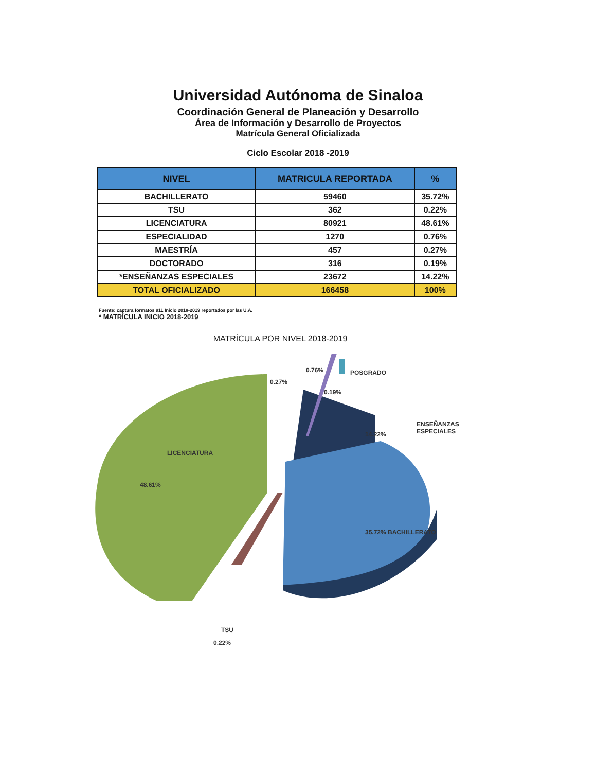Universidad Autónoma de Sinaloa
Coordinación General de Planeación y Desarrollo
Área de Información y Desarrollo de Proyectos
Matrícula General Oficializada
Ciclo Escolar 2018 -2019
| NIVEL | MATRICULA REPORTADA | % |
| --- | --- | --- |
| BACHILLERATO | 59460 | 35.72% |
| TSU | 362 | 0.22% |
| LICENCIATURA | 80921 | 48.61% |
| ESPECIALIDAD | 1270 | 0.76% |
| MAESTRÍA | 457 | 0.27% |
| DOCTORADO | 316 | 0.19% |
| *ENSEÑANZAS ESPECIALES | 23672 | 14.22% |
| TOTAL OFICIALIZADO | 166458 | 100% |
Fuente: captura formatos 911 Inicio 2018-2019 reportados por las U.A.
* MATRÍCULA INICIO 2018-2019
MATRÍCULA POR NIVEL 2018-2019
0.76% POSGRADO
0.27%
0.19%
ENSEÑANZAS
ESPECIALES 14.22%
LICENCIATURA
48.61%
35.72% BACHILLERATO
TSU
0.22%